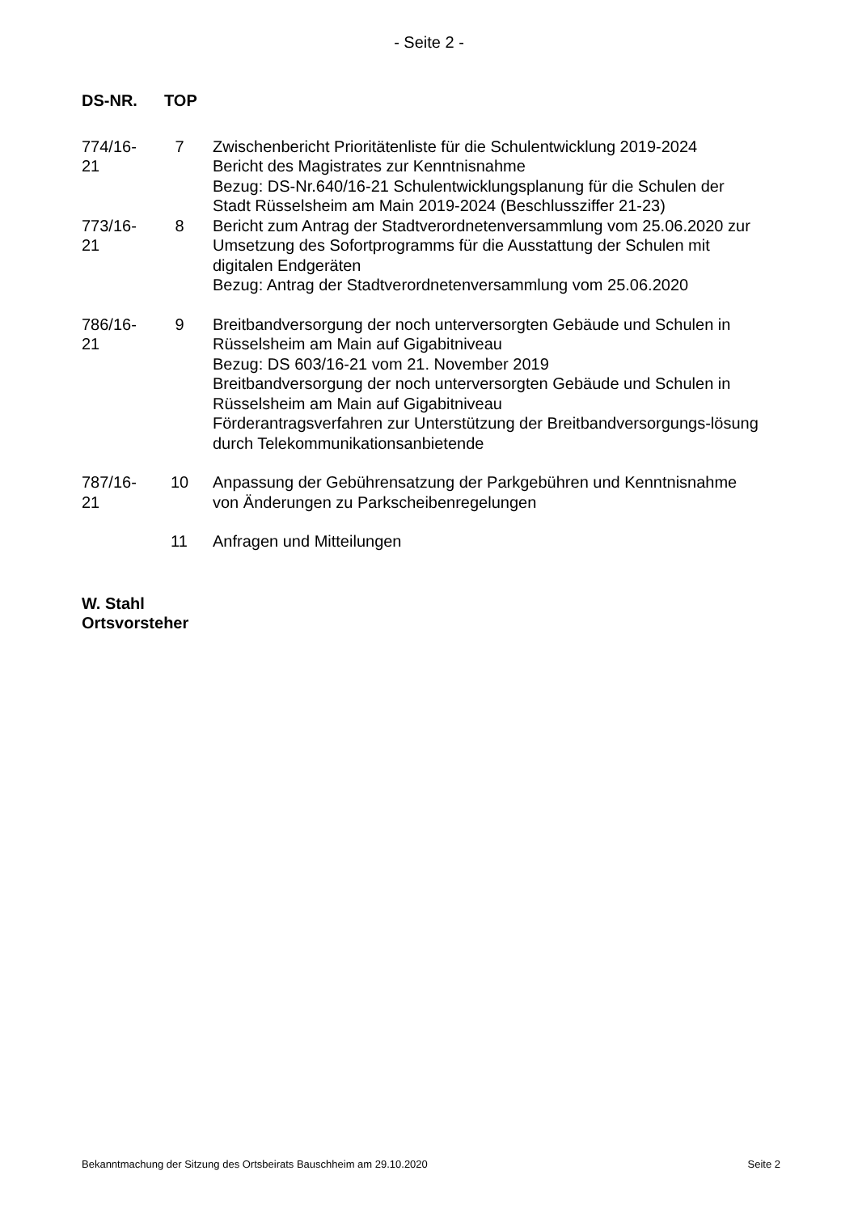- Seite 2 -
DS-NR. TOP
| 774/16- 21 | 7 | Zwischenbericht Prioritätenliste für die Schulentwicklung 2019-2024 Bericht des Magistrates zur Kenntnisnahme Bezug: DS-Nr.640/16-21 Schulentwicklungsplanung für die Schulen der Stadt Rüsselsheim am Main 2019-2024 (Beschlussziffer 21-23) |
| 773/16- 21 | 8 | Bericht zum Antrag der Stadtverordnetenversammlung vom 25.06.2020 zur Umsetzung des Sofortprogramms für die Ausstattung der Schulen mit digitalen Endgeräten Bezug: Antrag der Stadtverordnetenversammlung vom 25.06.2020 |
| 786/16- 21 | 9 | Breitbandversorgung der noch unterversorgten Gebäude und Schulen in Rüsselsheim am Main auf Gigabitniveau Bezug: DS 603/16-21 vom 21. November 2019 Breitbandversorgung der noch unterversorgten Gebäude und Schulen in Rüsselsheim am Main auf Gigabitniveau Förderantragsverfahren zur Unterstützung der Breitbandversorgungs-lösung durch Telekommunikationsanbietende |
| 787/16- 21 | 10 | Anpassung der Gebührensatzung der Parkgebühren und Kenntnisnahme von Änderungen zu Parkscheibenregelungen |
| | 11 | Anfragen und Mitteilungen |
W. Stahl
Ortsvorsteher
Bekanntmachung der Sitzung des Ortsbeirats Bauschheim am 29.10.2020 Seite 2